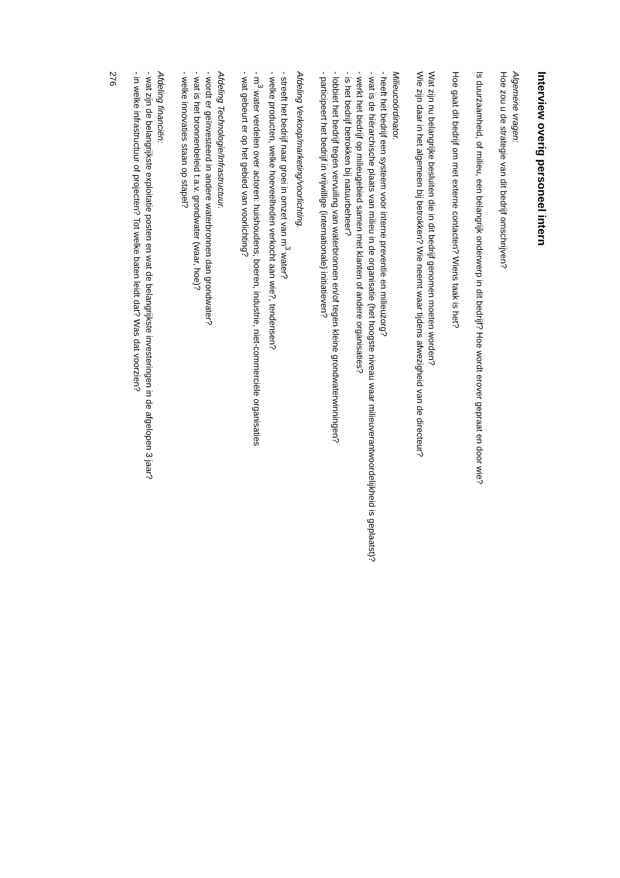Interview overig personeel intern
Algemene vragen:
Hoe zou u de strategie van dit bedrijf omschrijven?
Is duurzaamheid, of milieu, een belangrijk onderwerp in dit bedrijf? Hoe wordt erover gepraat en door wie?
Hoe gaat dit bedrijf om met externe contacten? Wiens taak is het?
Wat zijn nu belangrijke besluiten die in dit bedrijf genomen moeten worden?
Wie zijn daar in het algemeen bij betrokken? Wie neemt waar tijdens afwezigheid van de directeur?
Milieucoördinator.
- heeft het bedrijf een systeem voor interne preventie en milieuzorg?
- wat is de hiërarchische plaats van milieu in de organisatie (het hoogste niveau waar milieuverantwoordelijkheid is geplaatst)?
- werkt het bedrijf op milieugebied samen met klanten of andere organisaties?
- is het bedrijf betrokken bij natuurbeheer?
- lobbiet het bedrijf tegen vervuiling van waterbronnen en/of tegen kleine grondwaterwinningen?
- participeert het bedrijf in vrijwillige (internationale) initiatieven?
Afdeling Verkoop/marketing/voorlichting.
- streeft het bedrijf naar groei in omzet van m<sup>3</sup> water?
- welke producten, welke hoeveelheden verkocht aan wie?, tendensen?
- m<sup>3</sup> water verdelen over actoren: huishoudens, boeren, industrie, niet-commerciële organisaties
- wat gebeurt er op het gebied van voorlichting?
Afdeling Technologie/Infrastructuur.
- wordt er geïnvesteerd in andere waterbronnen dan grondwater?
- wat is het bronnenbeleid t.a.v. grondwater (waar, hoe)?
- welke innovaties staan op stapel?
Afdeling financiën:
- wat zijn de belangrijkste exploitatie posten en wat de belangrijkste investeringen in de afgelopen 3 jaar?
- in welke infrastructuur of projecten? Tot welke baten leidt dat? Was dat voorzien?
276